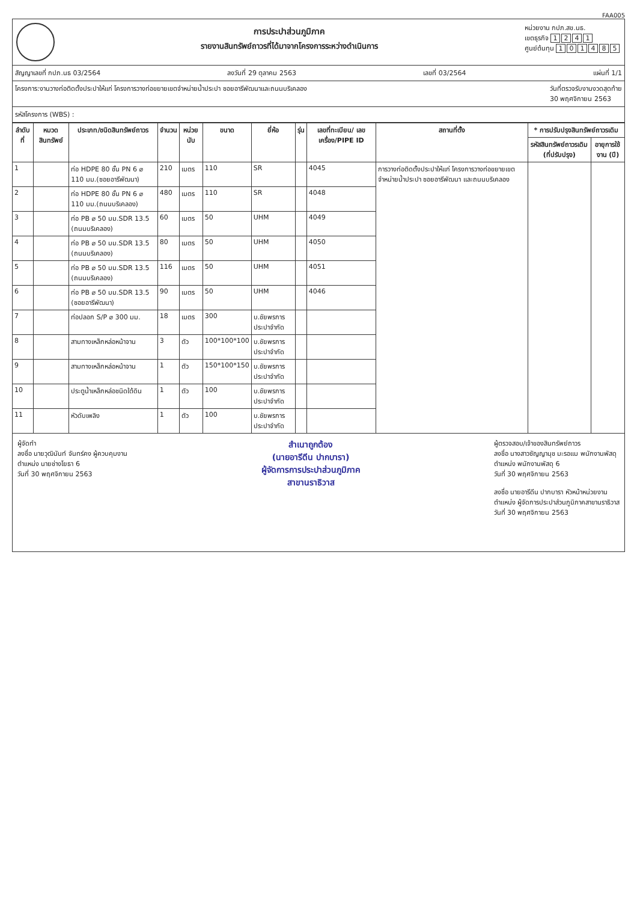FAA005
การประปาส่วนภูมิภาค
รายงานสินทรัพย์ถาวรที่ได้มาจากโครงการระหว่างดำเนินการ
หน่วยงาน กปภ.สข.นธ.
เขตธุรกิจ 1241
ศูนย์ต้นทุน 101485
สัญญาเลขที่ กปภ.นธ 03/2564 ลงวันที่ 29 ตุลาคม 2563 เลขที่ 03/2564 แผ่นที่ 1/1
โครงการ:งานวางท่อติดตั้งประปาให้แก่ โครงการวางท่อขยายเขตจำหน่ายน้ำประปา ซอยอารีพัฒนาและถนนบริเคลอง วันที่ตรวจรับงานงวดสุดท้าย
30 พฤศจิกายน 2563
รหัสโครงการ (WBS) :
| ลำดับที่ | หมวดสินทรัพย์ | ประเภท/ชนิดสินทรัพย์ถาวร | จำนวน | หน่วยนับ | ขนาด | ยี่ห้อ | รุ่น | เลขที่ทะเบียน/ เลขเครื่อง/PIPE ID | สถานที่ตั้ง | * การปรับปรุงสินทรัพย์ถาวรเดิม | |
| --- | --- | --- | --- | --- | --- | --- | --- | --- | --- | --- | --- |
| | | | | | | | | | | รหัสสินทรัพย์ถาวรเดิม (ที่ปรับปรุง) | อายุการใช้งาน (ปี) |
| 1 | | ท่อ HDPE 80 ชั้น PN 6 ⌀ 110 มม.(ซอยอารีพัฒนา) | 210 | เมตร | 110 | SR | | 4045 | การวางท่อติดตั้งประปาให้แก่ โครงการวางท่อขยายเขตจำหน่ายน้ำประปา ซอยอารีพัฒนา และถนนบริเคลอง | | |
| 2 | | ท่อ HDPE 80 ชั้น PN 6 ⌀ 110 มม.(ถนนบริเคลอง) | 480 | เมตร | 110 | SR | | 4048 | | | |
| 3 | | ท่อ PB ⌀ 50 มม.SDR 13.5 (ถนนบริเคลอง) | 60 | เมตร | 50 | UHM | | 4049 | | | |
| 4 | | ท่อ PB ⌀ 50 มม.SDR 13.5 (ถนนบริเคลอง) | 80 | เมตร | 50 | UHM | | 4050 | | | |
| 5 | | ท่อ PB ⌀ 50 มม.SDR 13.5 (ถนนบริเคลอง) | 116 | เมตร | 50 | UHM | | 4051 | | | |
| 6 | | ท่อ PB ⌀ 50 มม.SDR 13.5 (ซอยอารีพัฒนา) | 90 | เมตร | 50 | UHM | | 4046 | | | |
| 7 | | ท่อปลอก S/P ⌀ 300 มม. | 18 | เมตร | 300 | บ.ชัยพรการประปาจำกัด | | | | | |
| 8 | | สามทางเหล็กหล่อหน้าจาน | 3 | ตัว | 100*100*100 | บ.ชัยพรการประปาจำกัด | | | | | |
| 9 | | สามทางเหล็กหล่อหน้าจาน | 1 | ตัว | 150*100*150 | บ.ชัยพรการประปาจำกัด | | | | | |
| 10 | | ประตูน้ำเหล็กหล่อชนิดใต้ดิน | 1 | ตัว | 100 | บ.ชัยพรการประปาจำกัด | | | | | |
| 11 | | หัวดับเพลิง | 1 | ตัว | 100 | บ.ชัยพรการประปาจำกัด | | | | | |
ผู้จัดทำ
ลงชื่อ นายวุฒินันท์ จันทร์คง ผู้ควบคุมงาน
ตำแหน่ง นายช่างโยธา 6
วันที่ 30 พฤศจิกายน 2563
สำเนาถูกต้อง
(นายอารีดีน ปากบารา)
ผู้จัดการการประปาส่วนภูมิภาค
สาขานราธิวาส
ผู้ตรวจสอบ/เจ้าของสินทรัพย์ถาวร
ลงชื่อ นางสาวซัญญานุช มะรอแม พนักงานพัสดุ
ตำแหน่ง พนักงานพัสดุ 6
วันที่ 30 พฤศจิกายน 2563
ลงชื่อ นายอารีดีน ปากบารา หัวหน้าหน่วยงาน
ตำแหน่ง ผู้จัดการประปาส่วนภูมิภาคสาขานราธิวาส
วันที่ 30 พฤศจิกายน 2563